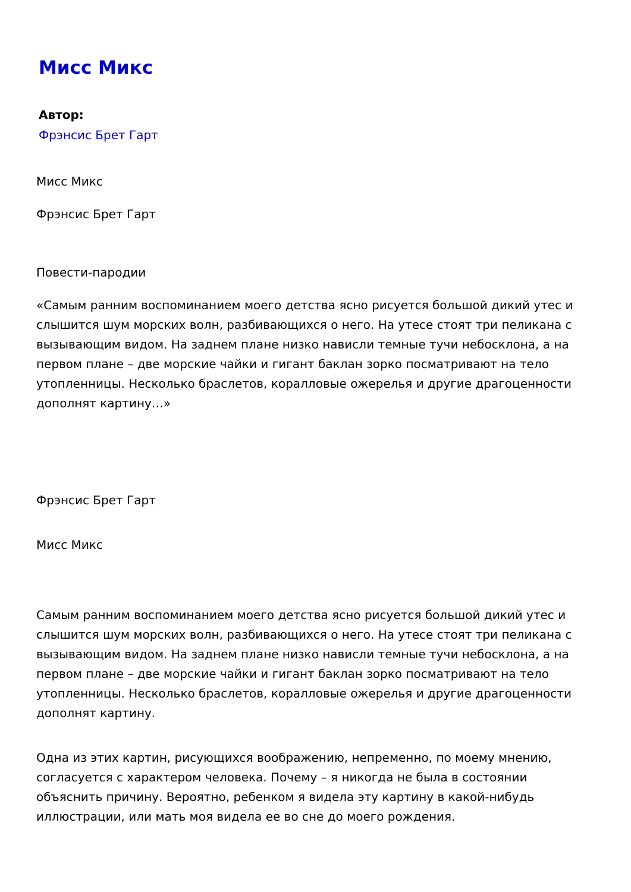Мисс Микс
Автор:
Фрэнсис Брет Гарт
Мисс Микс
Фрэнсис Брет Гарт
Повести-пародии
«Самым ранним воспоминанием моего детства ясно рисуется большой дикий утес и слышится шум морских волн, разбивающихся о него. На утесе стоят три пеликана с вызывающим видом. На заднем плане низко нависли темные тучи небосклона, а на первом плане – две морские чайки и гигант баклан зорко посматривают на тело утопленницы. Несколько браслетов, коралловые ожерелья и другие драгоценности дополнят картину…»
Фрэнсис Брет Гарт
Мисс Микс
Самым ранним воспоминанием моего детства ясно рисуется большой дикий утес и слышится шум морских волн, разбивающихся о него. На утесе стоят три пеликана с вызывающим видом. На заднем плане низко нависли темные тучи небосклона, а на первом плане – две морские чайки и гигант баклан зорко посматривают на тело утопленницы. Несколько браслетов, коралловые ожерелья и другие драгоценности дополнят картину.
Одна из этих картин, рисующихся воображению, непременно, по моему мнению, согласуется с характером человека. Почему – я никогда не была в состоянии объяснить причину. Вероятно, ребенком я видела эту картину в какой-нибудь иллюстрации, или мать моя видела ее во сне до моего рождения.